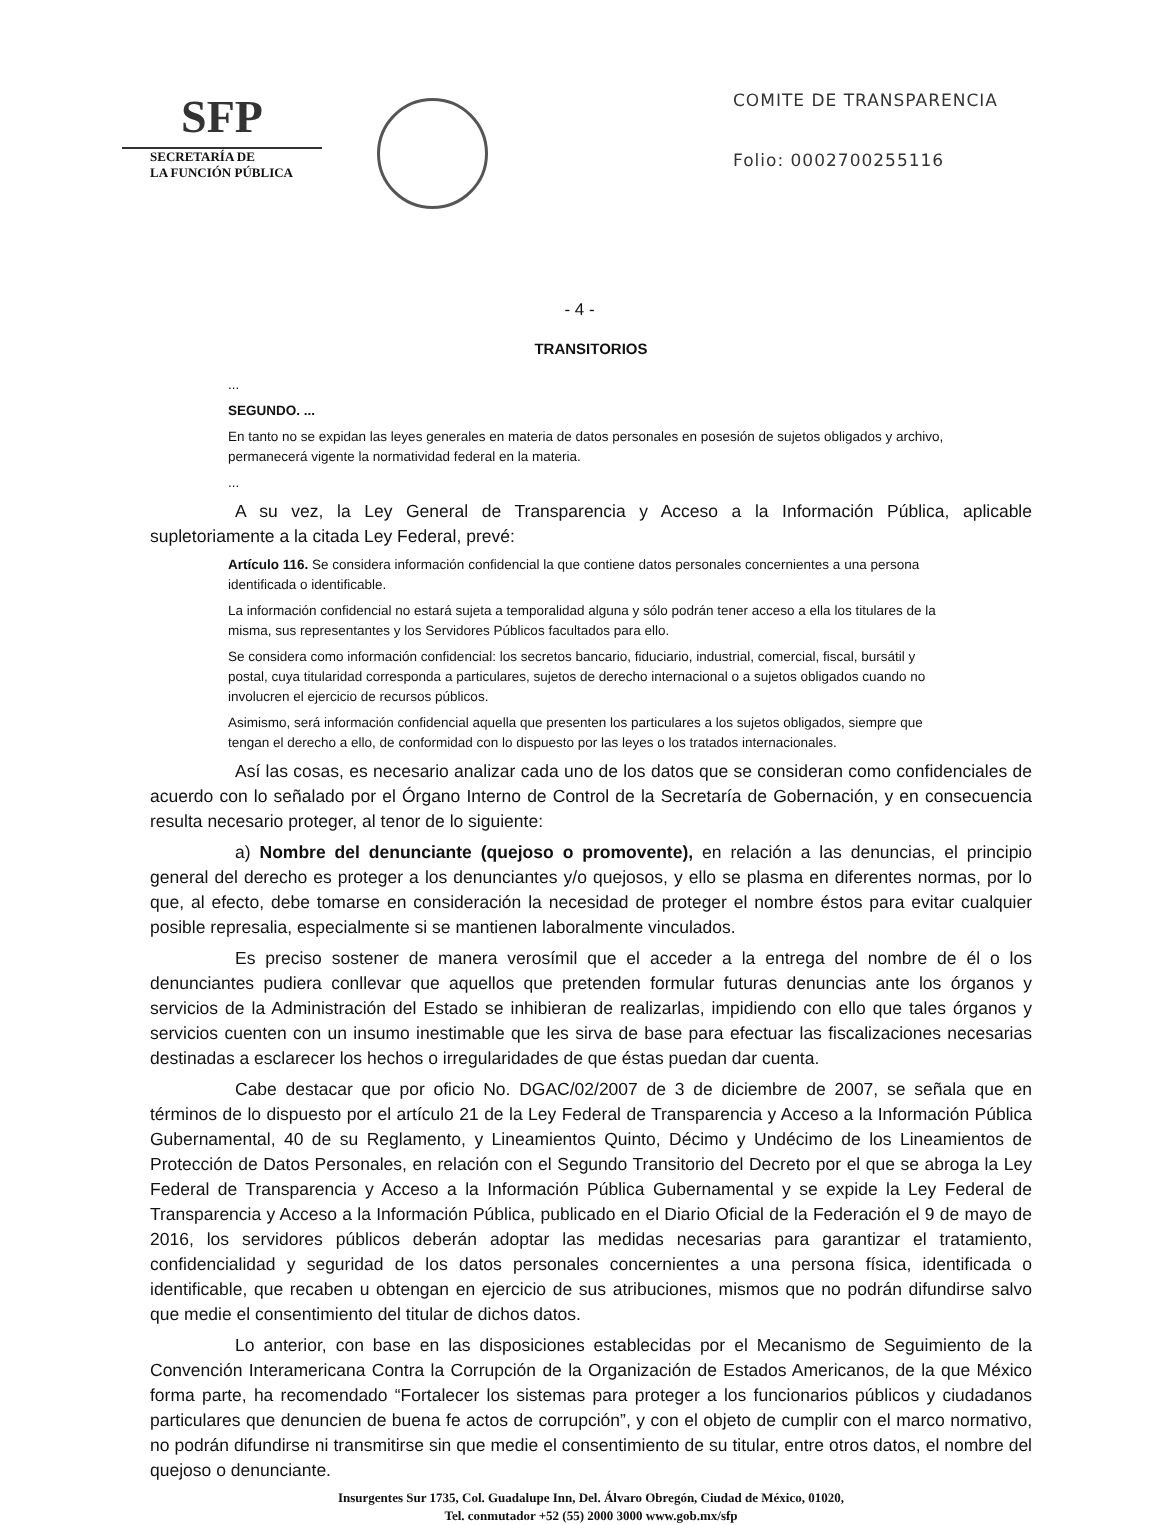SFP
SECRETARÍA DE
LA FUNCIÓN PÚBLICA
COMITE DE TRANSPARENCIA
Folio: 0002700255116
- 4 -
TRANSITORIOS
...
SEGUNDO. ...
En tanto no se expidan las leyes generales en materia de datos personales en posesión de sujetos obligados y archivo, permanecerá vigente la normatividad federal en la materia.
...
A su vez, la Ley General de Transparencia y Acceso a la Información Pública, aplicable supletoriamente a la citada Ley Federal, prevé:
Artículo 116. Se considera información confidencial la que contiene datos personales concernientes a una persona identificada o identificable.
La información confidencial no estará sujeta a temporalidad alguna y sólo podrán tener acceso a ella los titulares de la misma, sus representantes y los Servidores Públicos facultados para ello.
Se considera como información confidencial: los secretos bancario, fiduciario, industrial, comercial, fiscal, bursátil y postal, cuya titularidad corresponda a particulares, sujetos de derecho internacional o a sujetos obligados cuando no involucren el ejercicio de recursos públicos.
Asimismo, será información confidencial aquella que presenten los particulares a los sujetos obligados, siempre que tengan el derecho a ello, de conformidad con lo dispuesto por las leyes o los tratados internacionales.
Así las cosas, es necesario analizar cada uno de los datos que se consideran como confidenciales de acuerdo con lo señalado por el Órgano Interno de Control de la Secretaría de Gobernación, y en consecuencia resulta necesario proteger, al tenor de lo siguiente:
a) Nombre del denunciante (quejoso o promovente), en relación a las denuncias, el principio general del derecho es proteger a los denunciantes y/o quejosos, y ello se plasma en diferentes normas, por lo que, al efecto, debe tomarse en consideración la necesidad de proteger el nombre éstos para evitar cualquier posible represalia, especialmente si se mantienen laboralmente vinculados.
Es preciso sostener de manera verosímil que el acceder a la entrega del nombre de él o los denunciantes pudiera conllevar que aquellos que pretenden formular futuras denuncias ante los órganos y servicios de la Administración del Estado se inhibieran de realizarlas, impidiendo con ello que tales órganos y servicios cuenten con un insumo inestimable que les sirva de base para efectuar las fiscalizaciones necesarias destinadas a esclarecer los hechos o irregularidades de que éstas puedan dar cuenta.
Cabe destacar que por oficio No. DGAC/02/2007 de 3 de diciembre de 2007, se señala que en términos de lo dispuesto por el artículo 21 de la Ley Federal de Transparencia y Acceso a la Información Pública Gubernamental, 40 de su Reglamento, y Lineamientos Quinto, Décimo y Undécimo de los Lineamientos de Protección de Datos Personales, en relación con el Segundo Transitorio del Decreto por el que se abroga la Ley Federal de Transparencia y Acceso a la Información Pública Gubernamental y se expide la Ley Federal de Transparencia y Acceso a la Información Pública, publicado en el Diario Oficial de la Federación el 9 de mayo de 2016, los servidores públicos deberán adoptar las medidas necesarias para garantizar el tratamiento, confidencialidad y seguridad de los datos personales concernientes a una persona física, identificada o identificable, que recaben u obtengan en ejercicio de sus atribuciones, mismos que no podrán difundirse salvo que medie el consentimiento del titular de dichos datos.
Lo anterior, con base en las disposiciones establecidas por el Mecanismo de Seguimiento de la Convención Interamericana Contra la Corrupción de la Organización de Estados Americanos, de la que México forma parte, ha recomendado “Fortalecer los sistemas para proteger a los funcionarios públicos y ciudadanos particulares que denuncien de buena fe actos de corrupción”, y con el objeto de cumplir con el marco normativo, no podrán difundirse ni transmitirse sin que medie el consentimiento de su titular, entre otros datos, el nombre del quejoso o denunciante.
Insurgentes Sur 1735, Col. Guadalupe Inn, Del. Álvaro Obregón, Ciudad de México, 01020,
Tel. conmutador +52 (55) 2000 3000 www.gob.mx/sfp